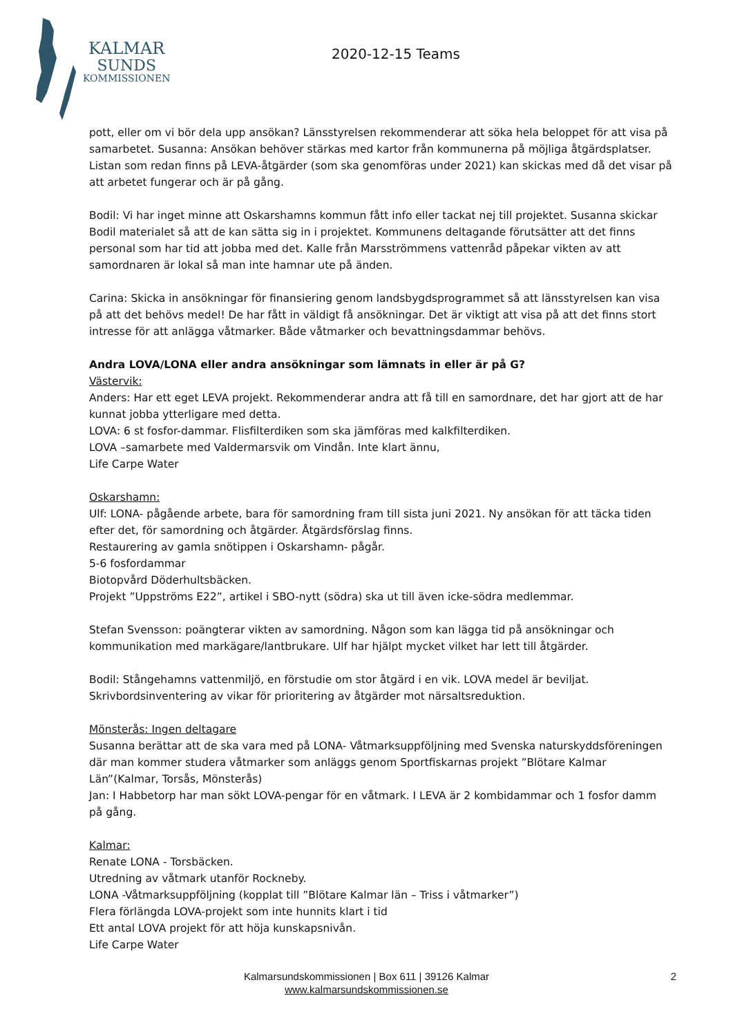KALMAR
SUNDS
KOMMISSIONEN
2020-12-15 Teams
pott, eller om vi bör dela upp ansökan? Länsstyrelsen rekommenderar att söka hela beloppet för att visa på samarbetet. Susanna: Ansökan behöver stärkas med kartor från kommunerna på möjliga åtgärdsplatser. Listan som redan finns på LEVA-åtgärder (som ska genomföras under 2021) kan skickas med då det visar på att arbetet fungerar och är på gång.
Bodil: Vi har inget minne att Oskarshamns kommun fått info eller tackat nej till projektet. Susanna skickar Bodil materialet så att de kan sätta sig in i projektet. Kommunens deltagande förutsätter att det finns personal som har tid att jobba med det. Kalle från Marsströmmens vattenråd påpekar vikten av att samordnaren är lokal så man inte hamnar ute på änden.
Carina: Skicka in ansökningar för finansiering genom landsbygdsprogrammet så att länsstyrelsen kan visa på att det behövs medel! De har fått in väldigt få ansökningar. Det är viktigt att visa på att det finns stort intresse för att anlägga våtmarker. Både våtmarker och bevattningsdammar behövs.
Andra LOVA/LONA eller andra ansökningar som lämnats in eller är på G?
Västervik:
Anders: Har ett eget LEVA projekt. Rekommenderar andra att få till en samordnare, det har gjort att de har kunnat jobba ytterligare med detta.
LOVA: 6 st fosfor-dammar. Flisfilterdiken som ska jämföras med kalkfilterdiken.
LOVA –samarbete med Valdermarsvik om Vindån. Inte klart ännu,
Life Carpe Water
Oskarshamn:
Ulf: LONA- pågående arbete, bara för samordning fram till sista juni 2021. Ny ansökan för att täcka tiden efter det, för samordning och åtgärder. Åtgärdsförslag finns.
Restaurering av gamla snötippen i Oskarshamn- pågår.
5-6 fosfordammar
Biotopvård Döderhultsbäcken.
Projekt ”Uppströms E22”, artikel i SBO-nytt (södra) ska ut till även icke-södra medlemmar.
Stefan Svensson: poängterar vikten av samordning. Någon som kan lägga tid på ansökningar och kommunikation med markägare/lantbrukare. Ulf har hjälpt mycket vilket har lett till åtgärder.
Bodil: Stångehamns vattenmiljö, en förstudie om stor åtgärd i en vik. LOVA medel är beviljat. Skrivbordsinventering av vikar för prioritering av åtgärder mot närsaltsreduktion.
Mönsterås: Ingen deltagare
Susanna berättar att de ska vara med på LONA- Våtmarksuppföljning med Svenska naturskyddsföreningen där man kommer studera våtmarker som anläggs genom Sportfiskarnas projekt ”Blötare Kalmar Län”(Kalmar, Torsås, Mönsterås)
Jan: I Habbetorp har man sökt LOVA-pengar för en våtmark. I LEVA är 2 kombidammar och 1 fosfor damm på gång.
Kalmar:
Renate LONA - Torsbäcken.
Utredning av våtmark utanför Rockneby.
LONA -Våtmarksuppföljning (kopplat till ”Blötare Kalmar län – Triss i våtmarker”)
Flera förlängda LOVA-projekt som inte hunnits klart i tid
Ett antal LOVA projekt för att höja kunskapsnivån.
Life Carpe Water
Kalmarsundskommissionen | Box 611 | 39126 Kalmar
www.kalmarsundskommissionen.se
2